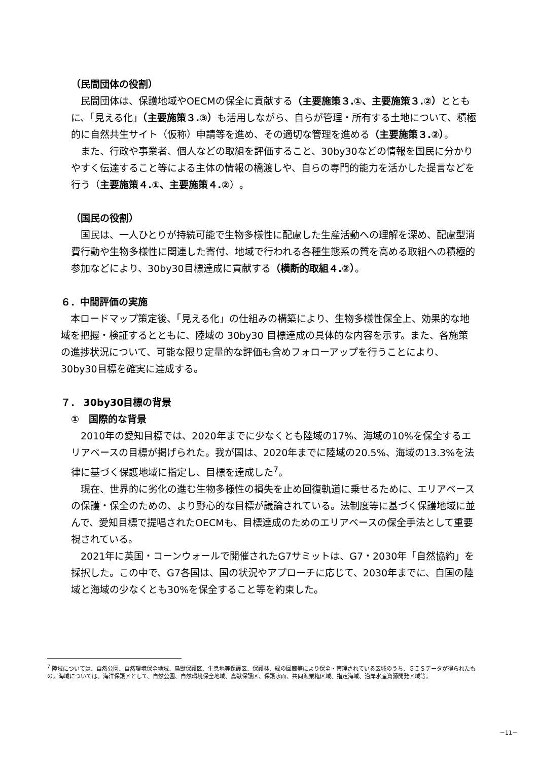（民間団体の役割）
民間団体は、保護地域やOECMの保全に貢献する（主要施策３.①、主要施策３.②）とともに、「見える化」（主要施策３.③）も活用しながら、自らが管理・所有する土地について、積極的に自然共生サイト（仮称）申請等を進め、その適切な管理を進める（主要施策３.②）。
また、行政や事業者、個人などの取組を評価すること、30by30などの情報を国民に分かりやすく伝達すること等による主体の情報の橋渡しや、自らの専門的能力を活かした提言などを行う（主要施策４.①、主要施策４.②）。
（国民の役割）
国民は、一人ひとりが持続可能で生物多様性に配慮した生産活動への理解を深め、配慮型消費行動や生物多様性に関連した寄付、地域で行われる各種生態系の質を高める取組への積極的参加などにより、30by30目標達成に貢献する（横断的取組４.②）。
６．中間評価の実施
本ロードマップ策定後、「見える化」の仕組みの構築により、生物多様性保全上、効果的な地域を把握・検証するとともに、陸域の 30by30 目標達成の具体的な内容を示す。また、各施策の進捗状況について、可能な限り定量的な評価も含めフォローアップを行うことにより、30by30目標を確実に達成する。
７． 30by30目標の背景
①　国際的な背景
2010年の愛知目標では、2020年までに少なくとも陸域の17%、海域の10%を保全するエリアベースの目標が掲げられた。我が国は、2020年までに陸域の20.5%、海域の13.3%を法律に基づく保護地域に指定し、目標を達成した<sup>7</sup>。
現在、世界的に劣化の進む生物多様性の損失を止め回復軌道に乗せるために、エリアベースの保護・保全のための、より野心的な目標が議論されている。法制度等に基づく保護地域に並んで、愛知目標で提唱されたOECMも、目標達成のためのエリアベースの保全手法として重要視されている。
2021年に英国・コーンウォールで開催されたG7サミットは、G7・2030年「自然協約」を採択した。この中で、G7各国は、国の状況やアプローチに応じて、2030年までに、自国の陸域と海域の少なくとも30%を保全すること等を約束した。
<sup>7</sup> 陸域については、自然公園、自然環境保全地域、鳥獣保護区、生息地等保護区、保護林、緑の回廊等により保全・管理されている区域のうち、ＧＩＳデータが得られたもの。海域については、海洋保護区として、自然公園、自然環境保全地域、鳥獣保護区、保護水面、共同漁業権区域、指定海域、沿岸水産資源開発区域等。
－11－